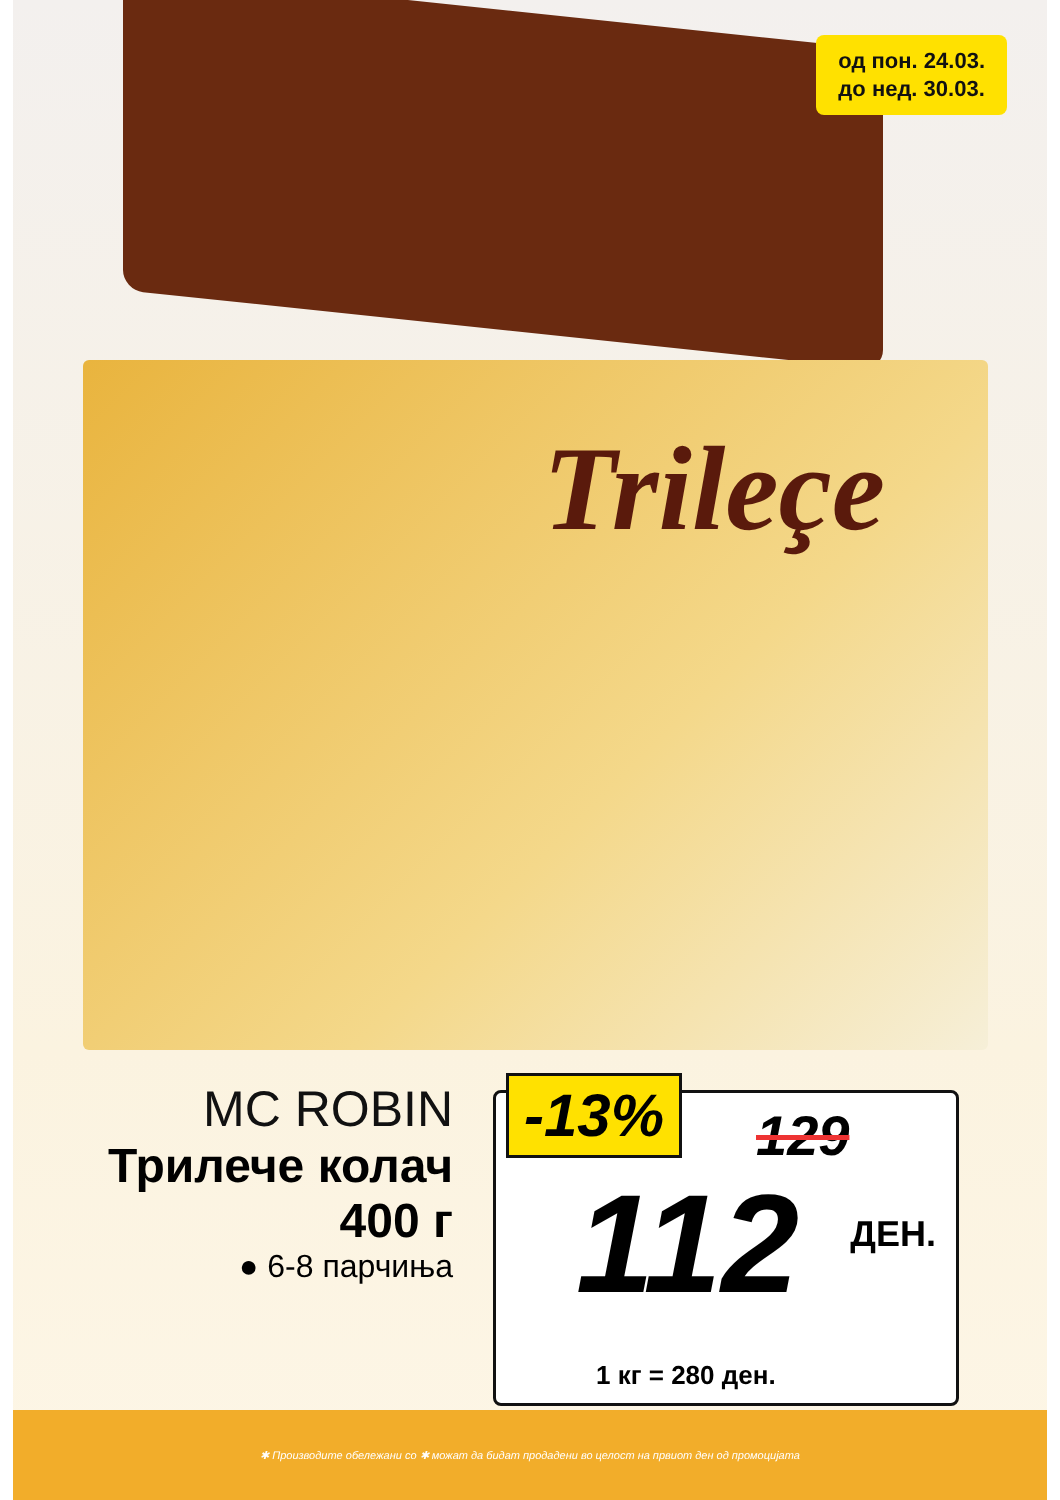од пон. 24.03.
до нед. 30.03.
Trileçe
MC ROBIN
Трилече колач
400 г
● 6-8 парчиња
-13% 129
112 ДЕН.
1 кг = 280 ден.
✱ Производите обележани со ✱ можат да бидат продадени во целост на првиот ден од промоцијата